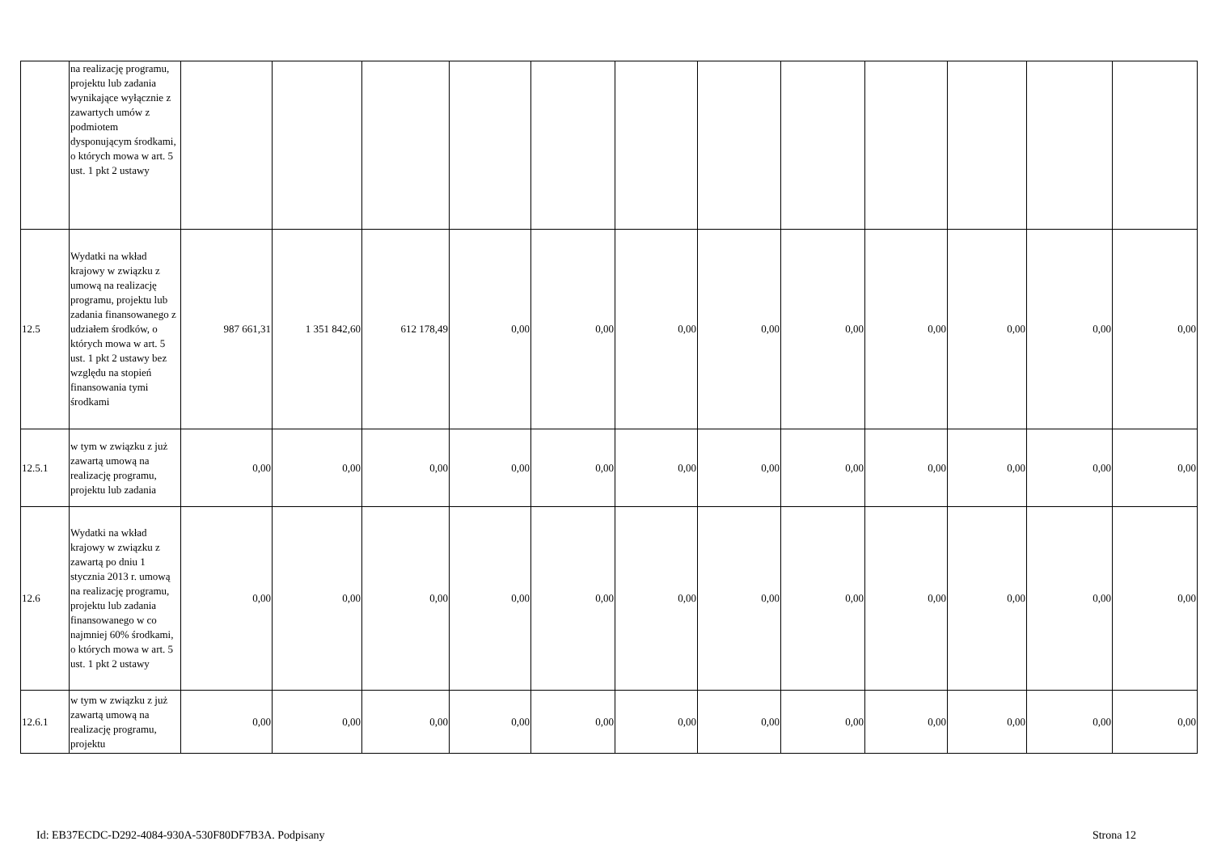| | na realizację programu, projektu lub zadania wynikające wyłącznie z zawartych umów z podmiotem dysponującym środkami, o których mowa w art. 5 ust. 1 pkt 2 ustawy | | | | | | | | | | | | |
| 12.5 | Wydatki na wkład krajowy w związku z umową na realizację programu, projektu lub zadania finansowanego z udziałem środków, o których mowa w art. 5 ust. 1 pkt 2 ustawy bez względu na stopień finansowania tymi środkami | 987 661,31 | 1 351 842,60 | 612 178,49 | 0,00 | 0,00 | 0,00 | 0,00 | 0,00 | 0,00 | 0,00 | 0,00 | 0,00 |
| 12.5.1 | w tym w związku z już zawartą umową na realizację programu, projektu lub zadania | 0,00 | 0,00 | 0,00 | 0,00 | 0,00 | 0,00 | 0,00 | 0,00 | 0,00 | 0,00 | 0,00 | 0,00 |
| 12.6 | Wydatki na wkład krajowy w związku z zawartą po dniu 1 stycznia 2013 r. umową na realizację programu, projektu lub zadania finansowanego w co najmniej 60% środkami, o których mowa w art. 5 ust. 1 pkt 2 ustawy | 0,00 | 0,00 | 0,00 | 0,00 | 0,00 | 0,00 | 0,00 | 0,00 | 0,00 | 0,00 | 0,00 | 0,00 |
| 12.6.1 | w tym w związku z już zawartą umową na realizację programu, projektu | 0,00 | 0,00 | 0,00 | 0,00 | 0,00 | 0,00 | 0,00 | 0,00 | 0,00 | 0,00 | 0,00 | 0,00 |
Id: EB37ECDC-D292-4084-930A-530F80DF7B3A. Podpisany Strona 12